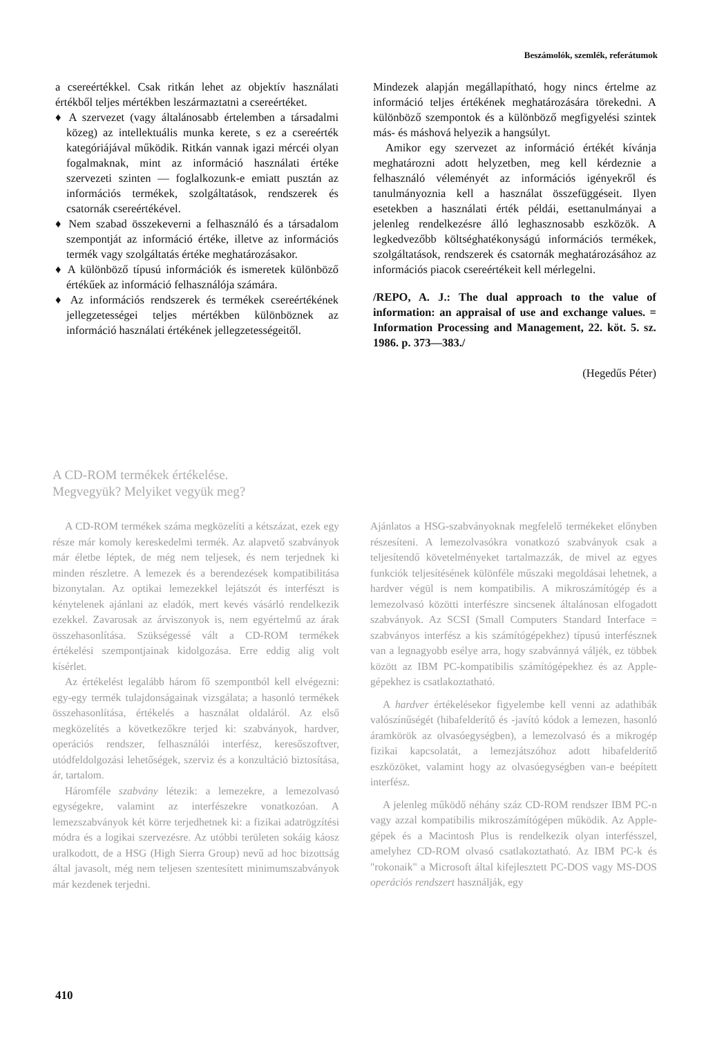Beszámolók, szemlék, referátumok
a csereértékkel. Csak ritkán lehet az objektív használati értékből teljes mértékben leszármaztatni a csereértéket.
♦ A szervezet (vagy általánosabb értelemben a társadalmi közeg) az intellektuális munka kerete, s ez a csereérték kategóriájával működik. Ritkán vannak igazi mércéi olyan fogalmaknak, mint az információ használati értéke szervezeti szinten — foglalkozunk-e emiatt pusztán az információs termékek, szolgáltatások, rendszerek és csatornák csereértékével.
♦ Nem szabad összekeverni a felhasználó és a társadalom szempontját az információ értéke, illetve az információs termék vagy szolgáltatás értéke meghatározásakor.
♦ A különböző típusú információk és ismeretek különböző értékűek az információ felhasználója számára.
♦ Az információs rendszerek és termékek csereértékének jellegzetességei teljes mértékben különböznek az információ használati értékének jellegzetességeitől.
Mindezek alapján megállapítható, hogy nincs értelme az információ teljes értékének meghatározására törekedni. A különböző szempontok és a különböző megfigyelési szintek más- és máshová helyezik a hangsúlyt.
Amikor egy szervezet az információ értékét kívánja meghatározni adott helyzetben, meg kell kérdeznie a felhasználó véleményét az információs igényekről és tanulmányoznia kell a használat összefüggéseit. Ilyen esetekben a használati érték példái, esettanulmányai a jelenleg rendelkezésre álló leghasznosabb eszközök. A legkedvezőbb költséghatékonyságú információs termékek, szolgáltatások, rendszerek és csatornák meghatározásához az információs piacok csereértékeit kell mérlegelni.
/REPO, A. J.: The dual approach to the value of information: an appraisal of use and exchange values. = Information Processing and Management, 22. köt. 5. sz. 1986. p. 373—383./
(Hegedűs Péter)
A CD-ROM termékek értékelése.
Megvegyük? Melyiket vegyük meg?
A CD-ROM termékek száma megközelíti a kétszázat, ezek egy része már komoly kereskedelmi termék. Az alapvető szabványok már életbe léptek, de még nem teljesek, és nem terjednek ki minden részletre. A lemezek és a berendezések kompatibilitása bizonytalan. Az optikai lemezekkel lejátszót és interfészt is kénytelenek ajánlani az eladók, mert kevés vásárló rendelkezik ezekkel. Zavarosak az árviszonyok is, nem egyértelmű az árak összehasonlítása. Szükségessé vált a CD-ROM termékek értékelési szempontjainak kidolgozása. Erre eddig alig volt kísérlet.
Az értékelést legalább három fő szempontból kell elvégezni: egy-egy termék tulajdonságainak vizsgálata; a hasonló termékek összehasonlítása, értékelés a használat oldaláról. Az első megközelítés a következőkre terjed ki: szabványok, hardver, operációs rendszer, felhasználói interfész, keresőszoftver, utódfeldolgozási lehetőségek, szerviz és a konzultáció biztosítása, ár, tartalom.
Háromféle szabvány létezik: a lemezekre, a lemezolvasó egységekre, valamint az interfészekre vonatkozóan. A lemezszabványok két körre terjedhetnek ki: a fizikai adatrögzítési módra és a logikai szervezésre. Az utóbbi területen sokáig káosz uralkodott, de a HSG (High Sierra Group) nevű ad hoc bizottság által javasolt, még nem teljesen szentesített minimumszabványok már kezdenek terjedni.
Ajánlatos a HSG-szabványoknak megfelelő termékeket előnyben részesíteni. A lemezolvasókra vonatkozó szabványok csak a teljesítendő követelményeket tartalmazzák, de mivel az egyes funkciók teljesítésének különféle műszaki megoldásai lehetnek, a hardver végül is nem kompatibilis. A mikroszámítógép és a lemezolvasó közötti interfészre sincsenek általánosan elfogadott szabványok. Az SCSI (Small Computers Standard Interface = szabványos interfész a kis számítógépekhez) típusú interfésznek van a legnagyobb esélye arra, hogy szabvánnyá váljék, ez többek között az IBM PC-kompatibilis számítógépekhez és az Apple-gépekhez is csatlakoztatható.
A hardver értékelésekor figyelembe kell venni az adathibák valószínűségét (hibafelderítő és -javító kódok a lemezen, hasonló áramkörök az olvasóegységben), a lemezolvasó és a mikrogép fizikai kapcsolatát, a lemezjátszóhoz adott hibafelderítő eszközöket, valamint hogy az olvasóegységben van-e beépített interfész.
A jelenleg működő néhány száz CD-ROM rendszer IBM PC-n vagy azzal kompatibilis mikroszámítógépen működik. Az Apple-gépek és a Macintosh Plus is rendelkezik olyan interfésszel, amelyhez CD-ROM olvasó csatlakoztatható. Az IBM PC-k és "rokonaik" a Microsoft által kifejlesztett PC-DOS vagy MS-DOS operációs rendszert használják, egy
410